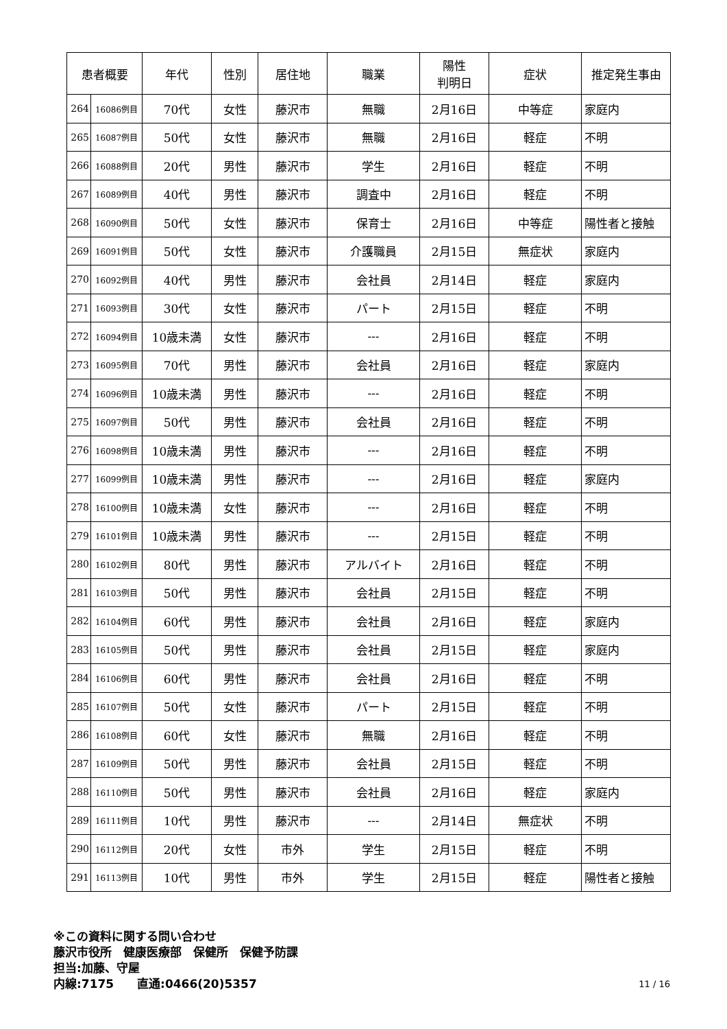| 患者概要 | | 年代 | 性別 | 居住地 | 職業 | 陽性 判明日 | 症状 | 推定発生事由 |
| --- | --- | --- | --- | --- | --- | --- | --- | --- |
| 264 | 16086例目 | 70代 | 女性 | 藤沢市 | 無職 | 2月16日 | 中等症 | 家庭内 |
| 265 | 16087例目 | 50代 | 女性 | 藤沢市 | 無職 | 2月16日 | 軽症 | 不明 |
| 266 | 16088例目 | 20代 | 男性 | 藤沢市 | 学生 | 2月16日 | 軽症 | 不明 |
| 267 | 16089例目 | 40代 | 男性 | 藤沢市 | 調査中 | 2月16日 | 軽症 | 不明 |
| 268 | 16090例目 | 50代 | 女性 | 藤沢市 | 保育士 | 2月16日 | 中等症 | 陽性者と接触 |
| 269 | 16091例目 | 50代 | 女性 | 藤沢市 | 介護職員 | 2月15日 | 無症状 | 家庭内 |
| 270 | 16092例目 | 40代 | 男性 | 藤沢市 | 会社員 | 2月14日 | 軽症 | 家庭内 |
| 271 | 16093例目 | 30代 | 女性 | 藤沢市 | パート | 2月15日 | 軽症 | 不明 |
| 272 | 16094例目 | 10歳未満 | 女性 | 藤沢市 | --- | 2月16日 | 軽症 | 不明 |
| 273 | 16095例目 | 70代 | 男性 | 藤沢市 | 会社員 | 2月16日 | 軽症 | 家庭内 |
| 274 | 16096例目 | 10歳未満 | 男性 | 藤沢市 | --- | 2月16日 | 軽症 | 不明 |
| 275 | 16097例目 | 50代 | 男性 | 藤沢市 | 会社員 | 2月16日 | 軽症 | 不明 |
| 276 | 16098例目 | 10歳未満 | 男性 | 藤沢市 | --- | 2月16日 | 軽症 | 不明 |
| 277 | 16099例目 | 10歳未満 | 男性 | 藤沢市 | --- | 2月16日 | 軽症 | 家庭内 |
| 278 | 16100例目 | 10歳未満 | 女性 | 藤沢市 | --- | 2月16日 | 軽症 | 不明 |
| 279 | 16101例目 | 10歳未満 | 男性 | 藤沢市 | --- | 2月15日 | 軽症 | 不明 |
| 280 | 16102例目 | 80代 | 男性 | 藤沢市 | アルバイト | 2月16日 | 軽症 | 不明 |
| 281 | 16103例目 | 50代 | 男性 | 藤沢市 | 会社員 | 2月15日 | 軽症 | 不明 |
| 282 | 16104例目 | 60代 | 男性 | 藤沢市 | 会社員 | 2月16日 | 軽症 | 家庭内 |
| 283 | 16105例目 | 50代 | 男性 | 藤沢市 | 会社員 | 2月15日 | 軽症 | 家庭内 |
| 284 | 16106例目 | 60代 | 男性 | 藤沢市 | 会社員 | 2月16日 | 軽症 | 不明 |
| 285 | 16107例目 | 50代 | 女性 | 藤沢市 | パート | 2月15日 | 軽症 | 不明 |
| 286 | 16108例目 | 60代 | 女性 | 藤沢市 | 無職 | 2月16日 | 軽症 | 不明 |
| 287 | 16109例目 | 50代 | 男性 | 藤沢市 | 会社員 | 2月15日 | 軽症 | 不明 |
| 288 | 16110例目 | 50代 | 男性 | 藤沢市 | 会社員 | 2月16日 | 軽症 | 家庭内 |
| 289 | 16111例目 | 10代 | 男性 | 藤沢市 | --- | 2月14日 | 無症状 | 不明 |
| 290 | 16112例目 | 20代 | 女性 | 市外 | 学生 | 2月15日 | 軽症 | 不明 |
| 291 | 16113例目 | 10代 | 男性 | 市外 | 学生 | 2月15日 | 軽症 | 陽性者と接触 |
※この資料に関する問い合わせ
藤沢市役所　健康医療部　保健所　保健予防課
担当:加藤、守屋
内線:7175　　直通:0466(20)5357
11 / 16